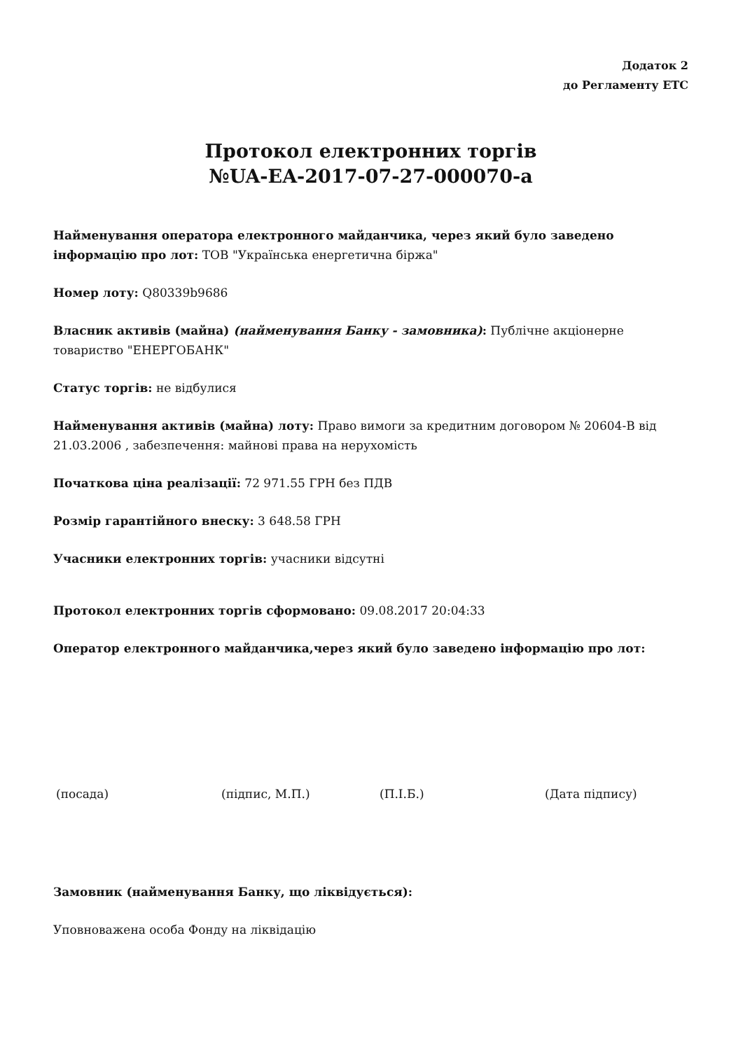Додаток 2
до Регламенту ЕТС
Протокол електронних торгів
№UA-EA-2017-07-27-000070-a
Найменування оператора електронного майданчика, через який було заведено інформацію про лот: ТОВ "Українська енергетична біржа"
Номер лоту: Q80339b9686
Власник активів (майна) (найменування Банку - замовника): Публічне акціонерне товариство "ЕНЕРГОБАНК"
Статус торгів: не відбулися
Найменування активів (майна) лоту: Право вимоги за кредитним договором № 20604-В від 21.03.2006 , забезпечення: майнові права на нерухомість
Початкова ціна реалізації: 72 971.55 ГРН без ПДВ
Розмір гарантійного внеску: 3 648.58 ГРН
Учасники електронних торгів: учасники відсутні
Протокол електронних торгів сформовано: 09.08.2017 20:04:33
Оператор електронного майданчика,через який було заведено інформацію про лот:
(посада) (підпис, М.П.) (П.І.Б.) (Дата підпису)
Замовник (найменування Банку, що ліквідується):
Уповноважена особа Фонду на ліквідацію